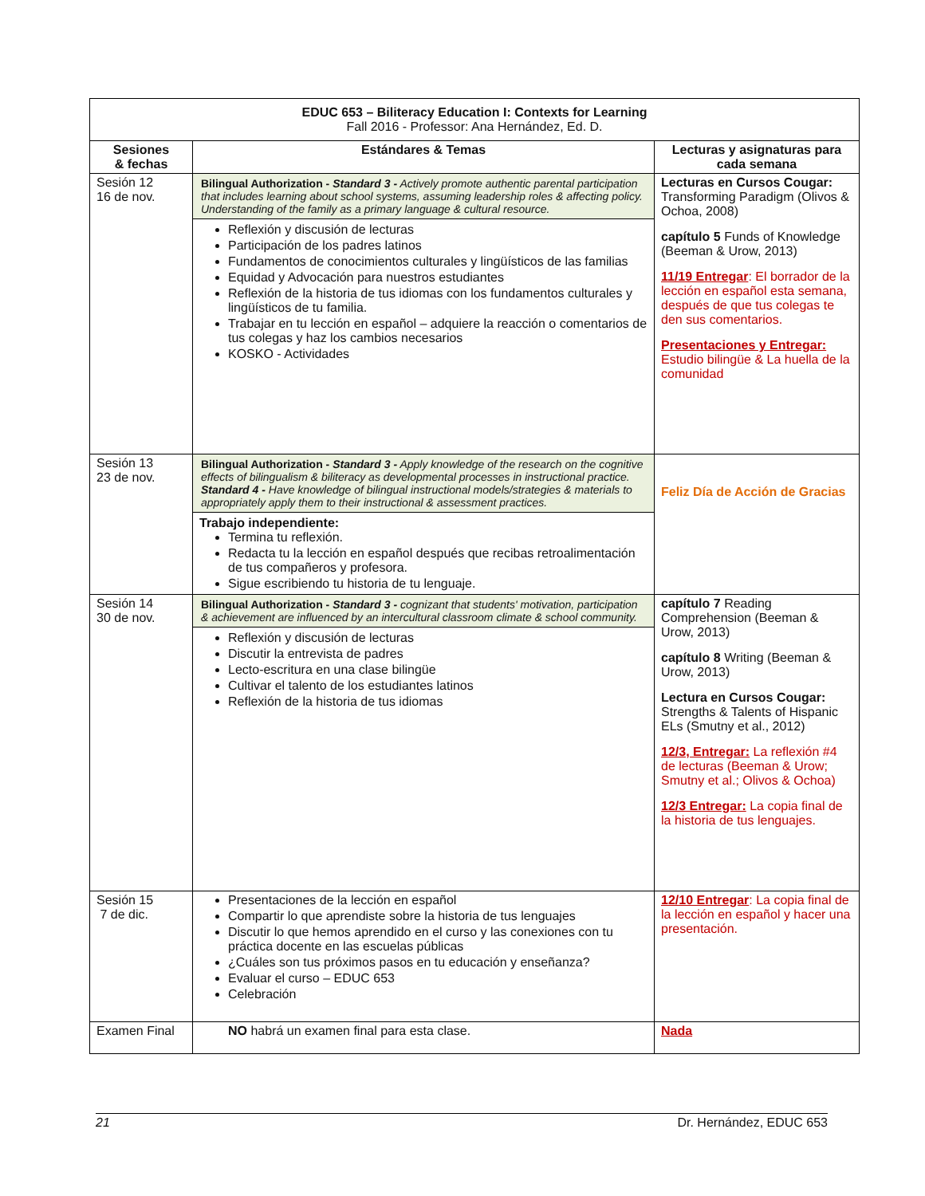| EDUC 653 – Biliteracy Education I: Contexts for Learning Fall 2016 - Professor: Ana Hernández, Ed. D. | | |
| Sesiones & fechas | Estándares & Temas | Lecturas y asignaturas para cada semana |
| Sesión 12 16 de nov. | Bilingual Authorization - Standard 3 - Actively promote authentic parental participation that includes learning about school systems, assuming leadership roles & affecting policy. Understanding of the family as a primary language & cultural resource. Reflexión y discusión de lecturas Participación de los padres latinos Fundamentos de conocimientos culturales y lingüísticos de las familias Equidad y Advocación para nuestros estudiantes Reflexión de la historia de tus idiomas con los fundamentos culturales y lingüísticos de tu familia. Trabajar en tu lección en español – adquiere la reacción o comentarios de tus colegas y haz los cambios necesarios KOSKO - Actividades | Lecturas en Cursos Cougar: Transforming Paradigm (Olivos & Ochoa, 2008) capítulo 5 Funds of Knowledge (Beeman & Urow, 2013) 11/19 Entregar : El borrador de la lección en español esta semana, después de que tus colegas te den sus comentarios. Presentaciones y Entregar: Estudio bilingüe & La huella de la comunidad |
| Sesión 13 23 de nov. | Bilingual Authorization - Standard 3 - Apply knowledge of the research on the cognitive effects of bilingualism & biliteracy as developmental processes in instructional practice. Standard 4 - Have knowledge of bilingual instructional models/strategies & materials to appropriately apply them to their instructional & assessment practices. Trabajo independiente: Termina tu reflexión. Redacta tu la lección en español después que recibas retroalimentación de tus compañeros y profesora. Sigue escribiendo tu historia de tu lenguaje. | Feliz Día de Acción de Gracias |
| Sesión 14 30 de nov. | Bilingual Authorization - Standard 3 - cognizant that students' motivation, participation & achievement are influenced by an intercultural classroom climate & school community. Reflexión y discusión de lecturas Discutir la entrevista de padres Lecto-escritura en una clase bilingüe Cultivar el talento de los estudiantes latinos Reflexión de la historia de tus idiomas | capítulo 7 Reading Comprehension (Beeman & Urow, 2013) capítulo 8 Writing (Beeman & Urow, 2013) Lectura en Cursos Cougar: Strengths & Talents of Hispanic ELs (Smutny et al., 2012) 12/3, Entregar: La reflexión #4 de lecturas (Beeman & Urow; Smutny et al.; Olivos & Ochoa) 12/3 Entregar: La copia final de la historia de tus lenguajes. |
| Sesión 15 7 de dic. | Presentaciones de la lección en español Compartir lo que aprendiste sobre la historia de tus lenguajes Discutir lo que hemos aprendido en el curso y las conexiones con tu práctica docente en las escuelas públicas ¿Cuáles son tus próximos pasos en tu educación y enseñanza? Evaluar el curso – EDUC 653 Celebración | 12/10 Entregar : La copia final de la lección en español y hacer una presentación. |
| Examen Final | NO habrá un examen final para esta clase. | Nada |
21 Dr. Hernández, EDUC 653